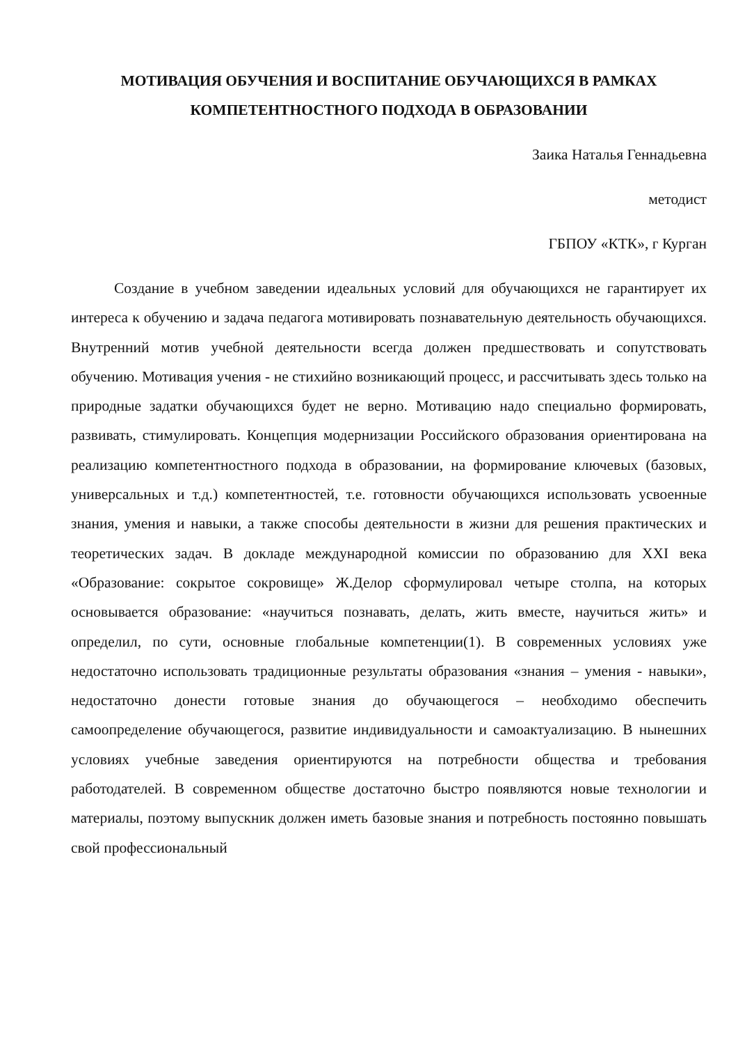МОТИВАЦИЯ ОБУЧЕНИЯ И ВОСПИТАНИЕ ОБУЧАЮЩИХСЯ В РАМКАХ КОМПЕТЕНТНОСТНОГО ПОДХОДА В ОБРАЗОВАНИИ
Заика Наталья Геннадьевна
методист
ГБПОУ «КТК», г Курган
Создание в учебном заведении идеальных условий для обучающихся не гарантирует их интереса к обучению и задача педагога мотивировать познавательную деятельность обучающихся. Внутренний мотив учебной деятельности всегда должен предшествовать и сопутствовать обучению. Мотивация учения - не стихийно возникающий процесс, и рассчитывать здесь только на природные задатки обучающихся будет не верно. Мотивацию надо специально формировать, развивать, стимулировать. Концепция модернизации Российского образования ориентирована на реализацию компетентностного подхода в образовании, на формирование ключевых (базовых, универсальных и т.д.) компетентностей, т.е. готовности обучающихся использовать усвоенные знания, умения и навыки, а также способы деятельности в жизни для решения практических и теоретических задач. В докладе международной комиссии по образованию для XXI века «Образование: сокрытое сокровище» Ж.Делор сформулировал четыре столпа, на которых основывается образование: «научиться познавать, делать, жить вместе, научиться жить» и определил, по сути, основные глобальные компетенции(1). В современных условиях уже недостаточно использовать традиционные результаты образования «знания – умения - навыки», недостаточно донести готовые знания до обучающегося – необходимо обеспечить самоопределение обучающегося, развитие индивидуальности и самоактуализацию. В нынешних условиях учебные заведения ориентируются на потребности общества и требования работодателей. В современном обществе достаточно быстро появляются новые технологии и материалы, поэтому выпускник должен иметь базовые знания и потребность постоянно повышать свой профессиональный